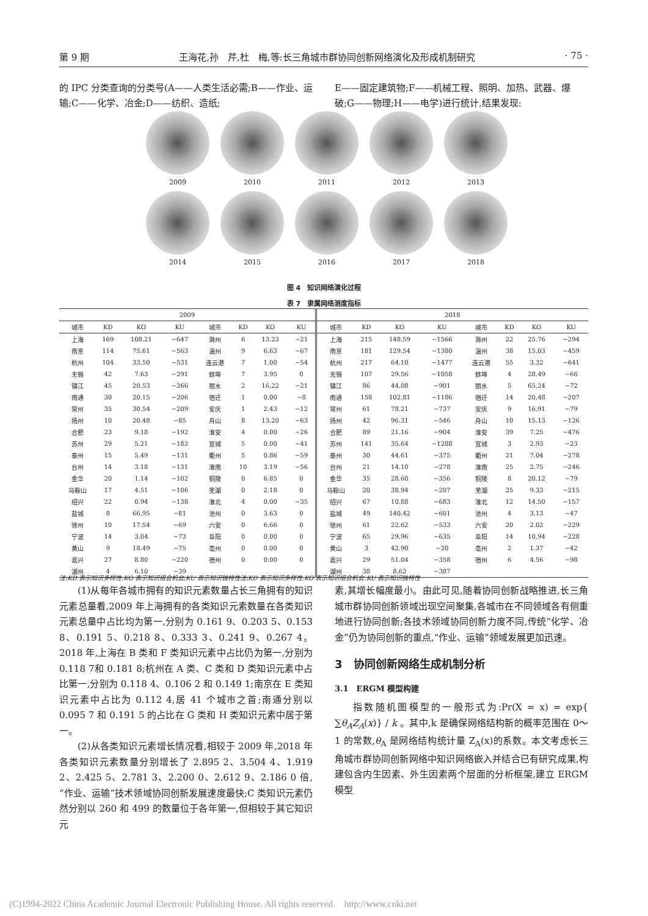第 9 期 王海花,孙　芹,杜　梅,等:长三角城市群协同创新网络演化及形成机制研究 · 75 ·
的 IPC 分类查询的分类号(A——人类生活必需;B——作业、运输;C——化学、冶金;D——纺织、造纸;
E——固定建筑物;F——机械工程、照明、加热、武器、爆破;G——物理;H——电学)进行统计,结果发现:
2009
2010
2011
2012
2013
2014
2015
2016
2017
2018
图 4　知识网络演化过程
表 7　隶属网络测度指标
| 2009 | | | | | | | | 2018 | | | | | | | |
| --- | --- | --- | --- | --- | --- | --- | --- | --- | --- | --- | --- | --- | --- | --- | --- |
| 城市 | KD | KO | KU | 城市 | KD | KO | KU | 城市 | KD | KO | KU | 城市 | KD | KO | KU |
| 上海 | 169 | 108.21 | −647 | 滁州 | 6 | 13.23 | −21 | 上海 | 215 | 148.59 | −1566 | 滁州 | 22 | 25.76 | −294 |
| 南京 | 114 | 75.61 | −563 | 温州 | 9 | 6.63 | −67 | 南京 | 181 | 129.54 | −1380 | 温州 | 38 | 15.03 | −459 |
| 杭州 | 104 | 33.50 | −531 | 连云港 | 7 | 1.00 | −54 | 杭州 | 217 | 64.10 | −1477 | 连云港 | 55 | 3.32 | −641 |
| 无锡 | 42 | 7.63 | −291 | 蚌埠 | 7 | 3.95 | 0 | 无锡 | 107 | 29.56 | −1058 | 蚌埠 | 4 | 28.49 | −66 |
| 镇江 | 45 | 20.53 | −266 | 丽水 | 2 | 16.22 | −21 | 镇江 | 86 | 44.08 | −901 | 丽水 | 5 | 65.24 | −72 |
| 南通 | 30 | 20.15 | −206 | 宿迁 | 1 | 0.00 | −8 | 南通 | 158 | 102.81 | −1186 | 宿迁 | 14 | 20.48 | −207 |
| 常州 | 35 | 30.54 | −209 | 安庆 | 1 | 2.43 | −12 | 常州 | 61 | 78.21 | −737 | 安庆 | 9 | 16.91 | −79 |
| 扬州 | 10 | 20.48 | −85 | 舟山 | 8 | 13.20 | −63 | 扬州 | 42 | 96.31 | −546 | 舟山 | 10 | 15.13 | −126 |
| 合肥 | 23 | 9.18 | −192 | 淮安 | 4 | 0.00 | −26 | 合肥 | 89 | 21.16 | −904 | 淮安 | 39 | 7.25 | −476 |
| 苏州 | 29 | 5.21 | −182 | 宣城 | 5 | 0.00 | −41 | 苏州 | 141 | 35.64 | −1288 | 宣城 | 3 | 2.93 | −23 |
| 泰州 | 15 | 5.49 | −131 | 衢州 | 5 | 0.86 | −59 | 泰州 | 30 | 44.61 | −375 | 衢州 | 21 | 7.04 | −278 |
| 台州 | 14 | 3.18 | −131 | 淮南 | 10 | 3.19 | −56 | 台州 | 21 | 14.10 | −278 | 淮南 | 25 | 2.75 | −246 |
| 金华 | 20 | 1.14 | −102 | 铜陵 | 0 | 6.85 | 0 | 金华 | 35 | 28.60 | −356 | 铜陵 | 8 | 20.12 | −79 |
| 马鞍山 | 17 | 4.51 | −106 | 芜湖 | 0 | 2.18 | 0 | 马鞍山 | 20 | 38.94 | −207 | 芜湖 | 25 | 9.33 | −215 |
| 绍兴 | 22 | 0.94 | −138 | 淮北 | 4 | 0.00 | −35 | 绍兴 | 67 | 10.88 | −683 | 淮北 | 12 | 14.50 | −157 |
| 盐城 | 8 | 66.95 | −81 | 池州 | 0 | 3.63 | 0 | 盐城 | 49 | 140.42 | −601 | 池州 | 4 | 3.13 | −47 |
| 徐州 | 10 | 17.54 | −69 | 六安 | 0 | 6.66 | 0 | 徐州 | 61 | 22.62 | −533 | 六安 | 20 | 2.02 | −229 |
| 宁波 | 14 | 3.04 | −73 | 阜阳 | 0 | 0.00 | 0 | 宁波 | 65 | 29.96 | −635 | 阜阳 | 14 | 10.94 | −228 |
| 黄山 | 9 | 18.49 | −75 | 亳州 | 0 | 0.00 | 0 | 黄山 | 3 | 42.90 | −20 | 亳州 | 2 | 1.37 | −42 |
| 嘉兴 | 27 | 8.80 | −220 | 宿州 | 0 | 0.00 | 0 | 嘉兴 | 29 | 51.04 | −358 | 宿州 | 6 | 4.56 | −98 |
| 湖州 | 4 | 6.10 | −39 | | | | | 湖州 | 38 | 8.62 | −387 | | | | |
注:KD 表示知识多样性,KO 表示知识组合机会,KU 表示知识独特性注:KD 表示知识多样性,KO 表示知识组合机会,KU 表示知识独特性
(1)从每年各城市拥有的知识元素数量占长三角拥有的知识元素总量看,2009 年上海拥有的各类知识元素数量在各类知识元素总量中占比均为第一,分别为 0.161 9、0.203 5、0.153 8、0.191 5、0.218 8、0.333 3、0.241 9、0.267 4。2018 年,上海在 B 类和 F 类知识元素中占比仍为第一,分别为0.118 7和 0.181 8;杭州在 A 类、C 类和 D 类知识元素中占比第一,分别为 0.118 4、0.106 2 和 0.149 1;南京在 E 类知识元素中占比为 0.112 4,居 41 个城市之首;南通分别以 0.095 7 和 0.191 5 的占比在 G 类和 H 类知识元素中居于第一。
(2)从各类知识元素增长情况看,相较于 2009 年,2018 年各类知识元素数量分别增长了 2.895 2、3.504 4、1.919 2、2.425 5、2.781 3、2.200 0、2.612 9、2.186 0 倍,“作业、运输”技术领域协同创新发展速度最快;C 类知识元素仍然分别以 260 和 499 的数量位于各年第一,但相较于其它知识元
素,其增长幅度最小。由此可见,随着协同创新战略推进,长三角城市群协同创新领域出现空间聚集,各城市在不同领域各有侧重地进行协同创新;各技术领域协同创新力度不同,传统“化学、冶金”仍为协同创新的重点,“作业、运输”领域发展更加迅速。
3　协同创新网络生成机制分析
3.1　ERGM 模型构建
指数随机图模型的一般形式为:Pr(X = x) = exp{ ∑θ<sub>A</sub>Z<sub>A</sub>(x)} / k 。其中,k 是确保网络结构新的概率范围在 0～1 的常数,θ<sub>A</sub> 是网络结构统计量 Z<sub>A</sub>(x)的系数。本文考虑长三角城市群协同创新网络中知识网络嵌入并结合已有研究成果,构建包含内生因素、外生因素两个层面的分析框架,建立 ERGM 模型
(C)1994-2022 China Academic Journal Electronic Publishing House. All rights reserved.　http://www.cnki.net